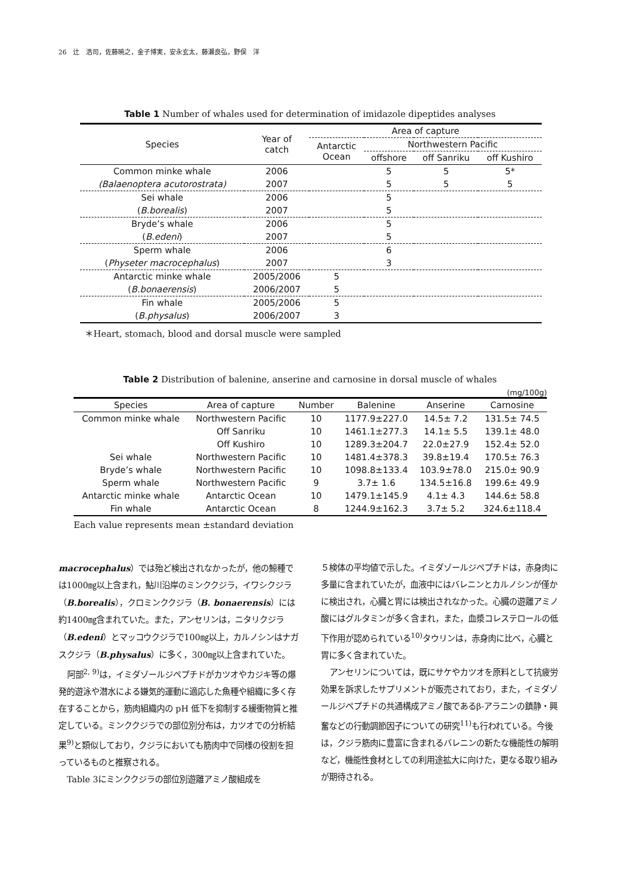26　辻　浩司，佐藤暁之，金子博実，安永玄太，藤瀬良弘，野俣　洋
Table 1 Number of whales used for determination of imidazole dipeptides analyses
| Species | Year of catch | Area of capture | | | |
| --- | --- | --- | --- | --- | --- |
| | | Antarctic Ocean | Northwestern Pacific | | |
| | | | offshore | off Sanriku | off Kushiro |
| Common minke whale | 2006 | | 5 | 5 | 5* |
| (Balaenoptera acutorostrata) | 2007 | | 5 | 5 | 5 |
| Sei whale | 2006 | | 5 | | |
| ( B.borealis ) | 2007 | | 5 | | |
| Bryde’s whale | 2006 | | 5 | | |
| ( B.edeni ) | 2007 | | 5 | | |
| Sperm whale | 2006 | | 6 | | |
| ( Physeter macrocephalus ) | 2007 | | 3 | | |
| Antarctic minke whale | 2005/2006 | 5 | | | |
| ( B.bonaerensis ) | 2006/2007 | 5 | | | |
| Fin whale | 2005/2006 | 5 | | | |
| ( B.physalus ) | 2006/2007 | 3 | | | |
＊Heart, stomach, blood and dorsal muscle were sampled
Table 2 Distribution of balenine, anserine and carnosine in dorsal muscle of whales
(mg/100g)
| Species | Area of capture | Number | Balenine | Anserine | Carnosine |
| --- | --- | --- | --- | --- | --- |
| Common minke whale | Northwestern Pacific | 10 | 1177.9±227.0 | 14.5± 7.2 | 131.5± 74.5 |
| | Off Sanriku | 10 | 1461.1±277.3 | 14.1± 5.5 | 139.1± 48.0 |
| | Off Kushiro | 10 | 1289.3±204.7 | 22.0±27.9 | 152.4± 52.0 |
| Sei whale | Northwestern Pacific | 10 | 1481.4±378.3 | 39.8±19.4 | 170.5± 76.3 |
| Bryde’s whale | Northwestern Pacific | 10 | 1098.8±133.4 | 103.9±78.0 | 215.0± 90.9 |
| Sperm whale | Northwestern Pacific | 9 | 3.7± 1.6 | 134.5±16.8 | 199.6± 49.9 |
| Antarctic minke whale | Antarctic Ocean | 10 | 1479.1±145.9 | 4.1± 4.3 | 144.6± 58.8 |
| Fin whale | Antarctic Ocean | 8 | 1244.9±162.3 | 3.7± 5.2 | 324.6±118.4 |
Each value represents mean ±standard deviation
macrocephalus）では殆ど検出されなかったが，他の鯨種では1000㎎以上含まれ，鮎川沿岸のミンククジラ，イワシクジラ（B.borealis），クロミンククジラ（B. bonaerensis）には約1400㎎含まれていた。また，アンセリンは，ニタリクジラ（B.edeni）とマッコウクジラで100㎎以上，カルノシンはナガスクジラ（B.physalus）に多く，300㎎以上含まれていた。
阿部<sup>2, 9)</sup>は，イミダゾールジペプチドがカツオやカジキ等の爆発的遊泳や潜水による嫌気的運動に適応した魚種や組織に多く存在することから，筋肉組織内の pH 低下を抑制する緩衝物質と推定している。ミンククジラでの部位別分布は，カツオでの分析結果<sup>9)</sup>と類似しており，クジラにおいても筋肉中で同様の役割を担っているものと推察される。
Table 3にミンククジラの部位別遊離アミノ酸組成を
５検体の平均値で示した。イミダゾールジペプチドは，赤身肉に多量に含まれていたが，血液中にはバレニンとカルノシンが僅かに検出され，心臓と胃には検出されなかった。心臓の遊離アミノ酸にはグルタミンが多く含まれ，また，血漿コレステロールの低下作用が認められている<sup>10)</sup>タウリンは，赤身肉に比べ，心臓と胃に多く含まれていた。
アンセリンについては，既にサケやカツオを原料として抗疲労効果を訴求したサプリメントが販売されており，また，イミダゾールジペプチドの共通構成アミノ酸であるβ-アラニンの鎮静・興奮などの行動調節因子についての研究<sup>11)</sup>も行われている。今後は，クジラ筋肉に豊富に含まれるバレニンの新たな機能性の解明など，機能性食材としての利用途拡大に向けた，更なる取り組みが期待される。